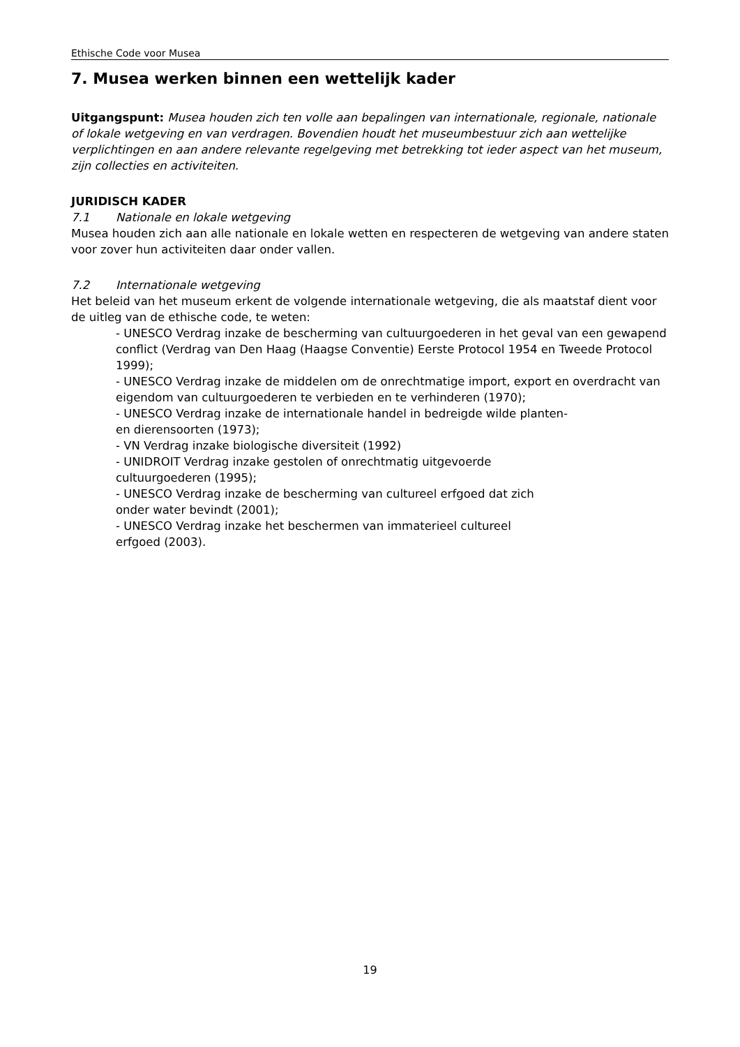Ethische Code voor Musea
7. Musea werken binnen een wettelijk kader
Uitgangspunt: Musea houden zich ten volle aan bepalingen van internationale, regionale, nationale of lokale wetgeving en van verdragen. Bovendien houdt het museumbestuur zich aan wettelijke verplichtingen en aan andere relevante regelgeving met betrekking tot ieder aspect van het museum, zijn collecties en activiteiten.
JURIDISCH KADER
7.1 Nationale en lokale wetgeving
Musea houden zich aan alle nationale en lokale wetten en respecteren de wetgeving van andere staten voor zover hun activiteiten daar onder vallen.
7.2 Internationale wetgeving
Het beleid van het museum erkent de volgende internationale wetgeving, die als maatstaf dient voor de uitleg van de ethische code, te weten:
- UNESCO Verdrag inzake de bescherming van cultuurgoederen in het geval van een gewapend conflict (Verdrag van Den Haag (Haagse Conventie) Eerste Protocol 1954 en Tweede Protocol 1999);
- UNESCO Verdrag inzake de middelen om de onrechtmatige import, export en overdracht van eigendom van cultuurgoederen te verbieden en te verhinderen (1970);
- UNESCO Verdrag inzake de internationale handel in bedreigde wilde planten-
en dierensoorten (1973);
- VN Verdrag inzake biologische diversiteit (1992)
- UNIDROIT Verdrag inzake gestolen of onrechtmatig uitgevoerde
cultuurgoederen (1995);
- UNESCO Verdrag inzake de bescherming van cultureel erfgoed dat zich
onder water bevindt (2001);
- UNESCO Verdrag inzake het beschermen van immaterieel cultureel
erfgoed (2003).
19